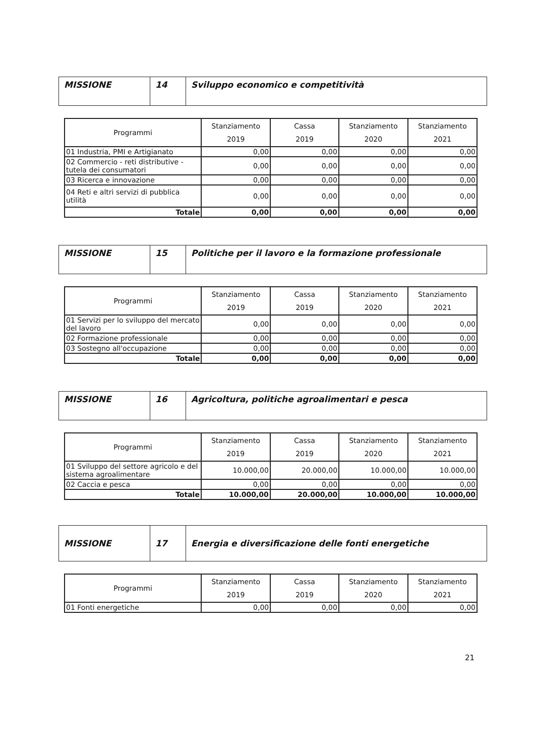| MISSIONE | 14 | Sviluppo economico e competitività |
| Programmi | Stanziamento 2019 | Cassa 2019 | Stanziamento 2020 | Stanziamento 2021 |
| --- | --- | --- | --- | --- |
| 01 Industria, PMI e Artigianato | 0,00 | 0,00 | 0,00 | 0,00 |
| 02 Commercio - reti distributive - tutela dei consumatori | 0,00 | 0,00 | 0,00 | 0,00 |
| 03 Ricerca e innovazione | 0,00 | 0,00 | 0,00 | 0,00 |
| 04 Reti e altri servizi di pubblica utilità | 0,00 | 0,00 | 0,00 | 0,00 |
| Totale | 0,00 | 0,00 | 0,00 | 0,00 |
| MISSIONE | 15 | Politiche per il lavoro e la formazione professionale |
| Programmi | Stanziamento 2019 | Cassa 2019 | Stanziamento 2020 | Stanziamento 2021 |
| --- | --- | --- | --- | --- |
| 01 Servizi per lo sviluppo del mercato del lavoro | 0,00 | 0,00 | 0,00 | 0,00 |
| 02 Formazione professionale | 0,00 | 0,00 | 0,00 | 0,00 |
| 03 Sostegno all'occupazione | 0,00 | 0,00 | 0,00 | 0,00 |
| Totale | 0,00 | 0,00 | 0,00 | 0,00 |
| MISSIONE | 16 | Agricoltura, politiche agroalimentari e pesca |
| Programmi | Stanziamento 2019 | Cassa 2019 | Stanziamento 2020 | Stanziamento 2021 |
| --- | --- | --- | --- | --- |
| 01 Sviluppo del settore agricolo e del sistema agroalimentare | 10.000,00 | 20.000,00 | 10.000,00 | 10.000,00 |
| 02 Caccia e pesca | 0,00 | 0,00 | 0,00 | 0,00 |
| Totale | 10.000,00 | 20.000,00 | 10.000,00 | 10.000,00 |
| MISSIONE | 17 | Energia e diversificazione delle fonti energetiche |
| Programmi | Stanziamento 2019 | Cassa 2019 | Stanziamento 2020 | Stanziamento 2021 |
| --- | --- | --- | --- | --- |
| 01 Fonti energetiche | 0,00 | 0,00 | 0,00 | 0,00 |
21